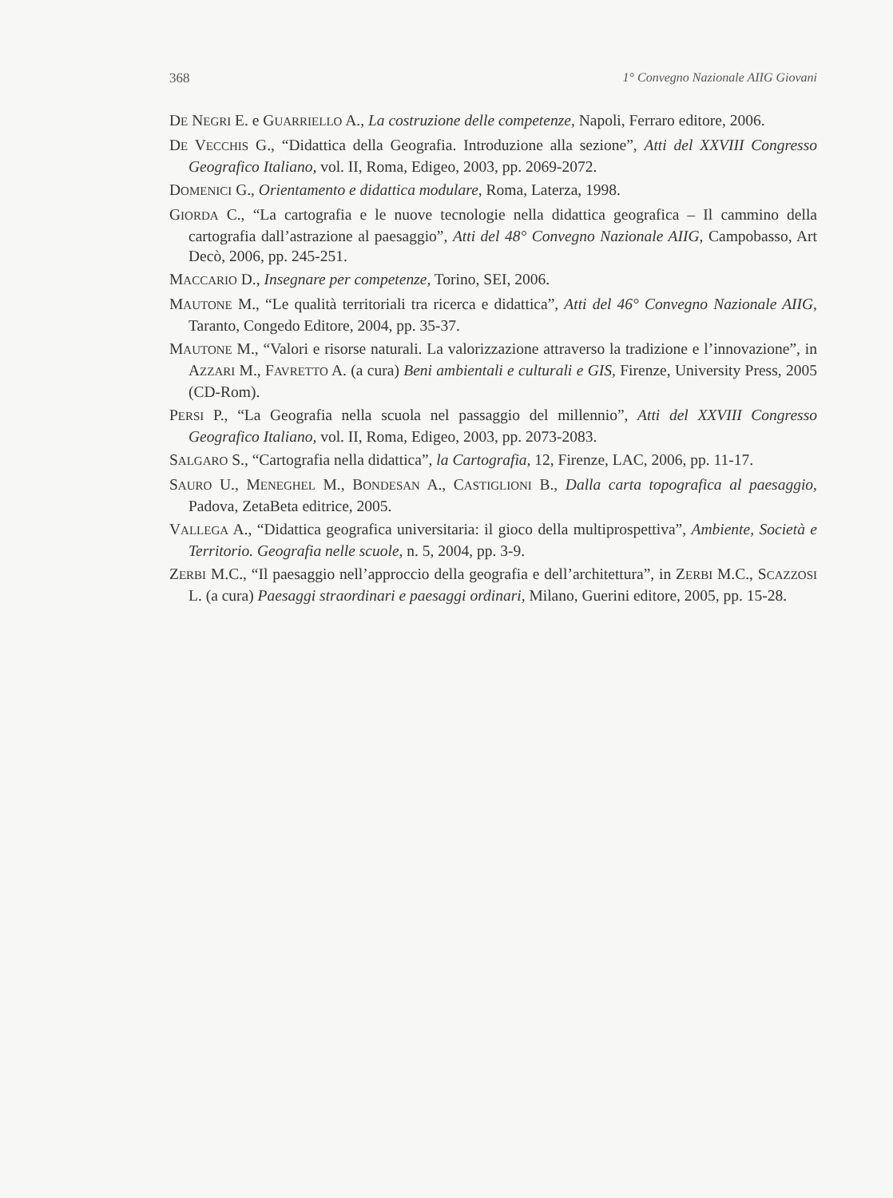368 1° Convegno Nazionale AIIG Giovani
DE NEGRI E. e GUARRIELLO A., La costruzione delle competenze, Napoli, Ferraro editore, 2006.
DE VECCHIS G., “Didattica della Geografia. Introduzione alla sezione”, Atti del XXVIII Congresso Geografico Italiano, vol. II, Roma, Edigeo, 2003, pp. 2069-2072.
DOMENICI G., Orientamento e didattica modulare, Roma, Laterza, 1998.
GIORDA C., “La cartografia e le nuove tecnologie nella didattica geografica – Il cammino della cartografia dall’astrazione al paesaggio”, Atti del 48° Convegno Nazionale AIIG, Campobasso, Art Decò, 2006, pp. 245-251.
MACCARIO D., Insegnare per competenze, Torino, SEI, 2006.
MAUTONE M., “Le qualità territoriali tra ricerca e didattica”, Atti del 46° Convegno Nazionale AIIG, Taranto, Congedo Editore, 2004, pp. 35-37.
MAUTONE M., “Valori e risorse naturali. La valorizzazione attraverso la tradizione e l’innovazione”, in AZZARI M., FAVRETTO A. (a cura) Beni ambientali e culturali e GIS, Firenze, University Press, 2005 (CD-Rom).
PERSI P., “La Geografia nella scuola nel passaggio del millennio”, Atti del XXVIII Congresso Geografico Italiano, vol. II, Roma, Edigeo, 2003, pp. 2073-2083.
SALGARO S., “Cartografia nella didattica”, la Cartografia, 12, Firenze, LAC, 2006, pp. 11-17.
SAURO U., MENEGHEL M., BONDESAN A., CASTIGLIONI B., Dalla carta topografica al paesaggio, Padova, ZetaBeta editrice, 2005.
VALLEGA A., “Didattica geografica universitaria: il gioco della multiprospettiva”, Ambiente, Società e Territorio. Geografia nelle scuole, n. 5, 2004, pp. 3-9.
ZERBI M.C., “Il paesaggio nell’approccio della geografia e dell’architettura”, in ZERBI M.C., SCAZZOSI L. (a cura) Paesaggi straordinari e paesaggi ordinari, Milano, Guerini editore, 2005, pp. 15-28.